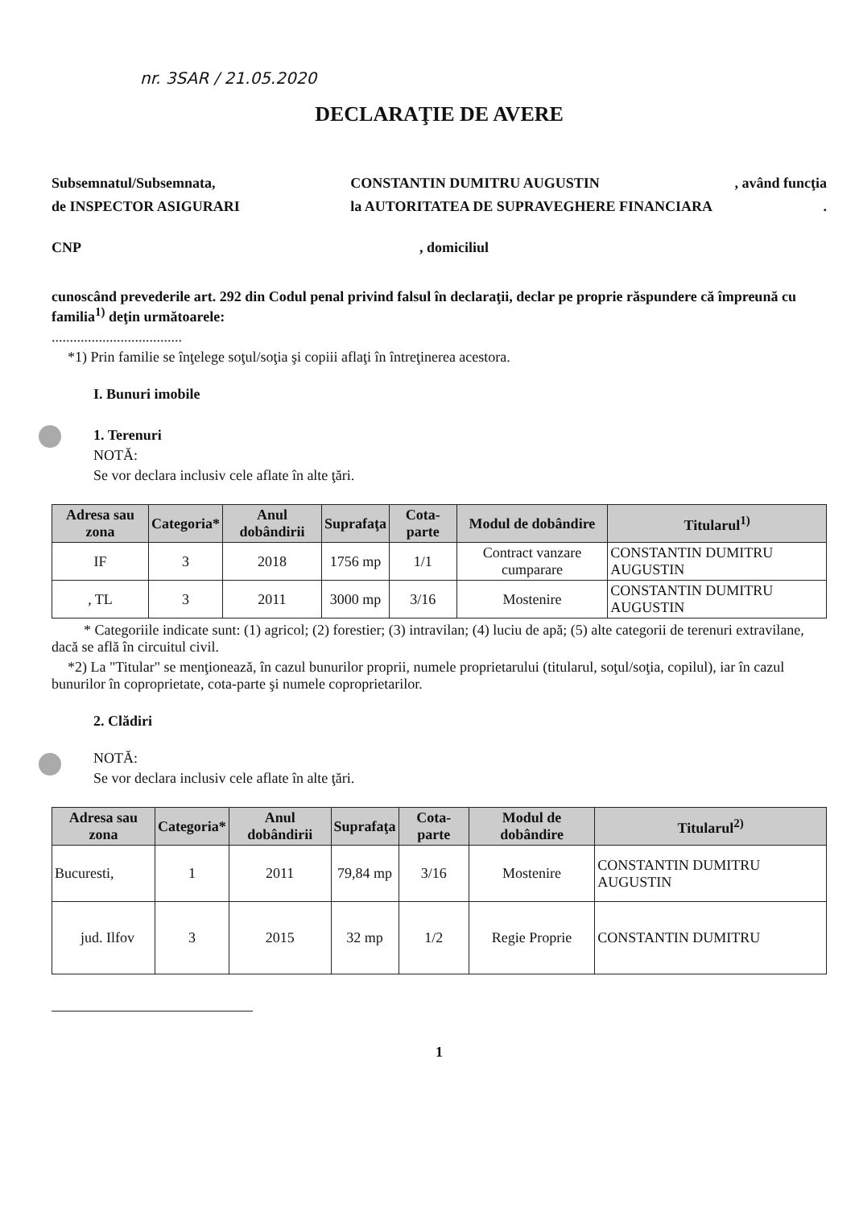nr. 3SAR / 21.05.2020
DECLARAŢIE DE AVERE
Subsemnatul/Subsemnata, CONSTANTIN DUMITRU AUGUSTIN, având funcţia
de INSPECTOR ASIGURARI la AUTORITATEA DE SUPRAVEGHERE FINANCIARA.
CNP, domiciliul
cunoscând prevederile art. 292 din Codul penal privind falsul în declaraţii, declar pe proprie răspundere că împreună cu familia<sup>1)</sup> deţin următoarele:
....................................
*1) Prin familie se înţelege soţul/soţia şi copiii aflaţi în întreţinerea acestora.
I. Bunuri imobile
1. Terenuri
NOTĂ:
Se vor declara inclusiv cele aflate în alte ţări.
| Adresa sau zona | Categoria* | Anul dobândirii | Suprafaţa | Cota-parte | Modul de dobândire | Titularul<sup>1)</sup> |
| --- | --- | --- | --- | --- | --- | --- |
| IF | 3 | 2018 | 1756 mp | 1/1 | Contract vanzare cumparare | CONSTANTIN DUMITRU AUGUSTIN |
| , TL | 3 | 2011 | 3000 mp | 3/16 | Mostenire | CONSTANTIN DUMITRU AUGUSTIN |
* Categoriile indicate sunt: (1) agricol; (2) forestier; (3) intravilan; (4) luciu de apă; (5) alte categorii de terenuri extravilane, dacă se află în circuitul civil.
*2) La "Titular" se menţionează, în cazul bunurilor proprii, numele proprietarului (titularul, soţul/soţia, copilul), iar în cazul bunurilor în coproprietate, cota-parte şi numele coproprietarilor.
2. Clădiri
NOTĂ:
Se vor declara inclusiv cele aflate în alte ţări.
| Adresa sau zona | Categoria* | Anul dobândirii | Suprafaţa | Cota-parte | Modul de dobândire | Titularul<sup>2)</sup> |
| --- | --- | --- | --- | --- | --- | --- |
| Bucuresti, | 1 | 2011 | 79,84 mp | 3/16 | Mostenire | CONSTANTIN DUMITRU AUGUSTIN |
| jud. Ilfov | 3 | 2015 | 32 mp | 1/2 | Regie Proprie | CONSTANTIN DUMITRU |
1